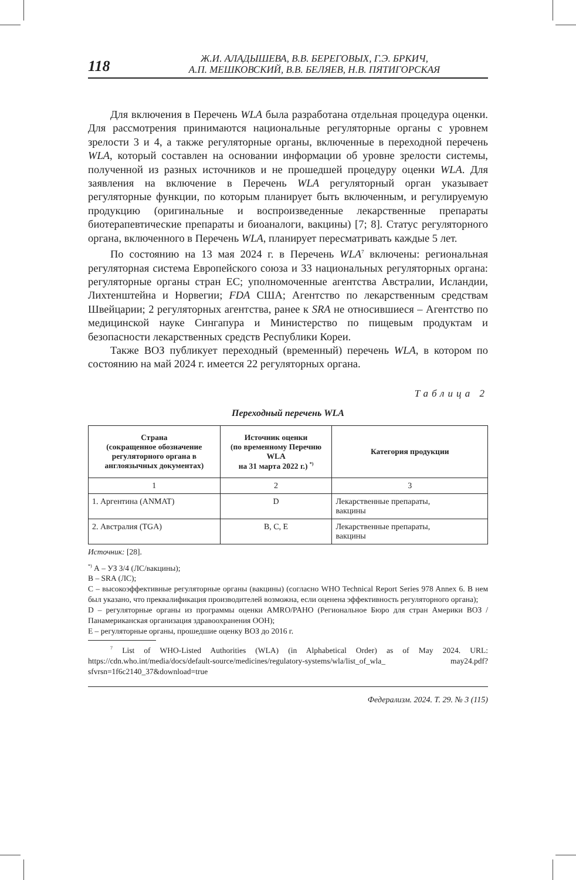118
Ж.И. АЛАДЫШЕВА, В.В. БЕРЕГОВЫХ, Г.Э. БРКИЧ,
А.П. МЕШКОВСКИЙ, В.В. БЕЛЯЕВ, Н.В. ПЯТИГОРСКАЯ
Для включения в Перечень WLA была разработана отдельная процедура оценки. Для рассмотрения принимаются национальные регуляторные органы с уровнем зрелости 3 и 4, а также регуляторные органы, включенные в переходной перечень WLA, который составлен на основании информации об уровне зрелости системы, полученной из разных источников и не прошедшей процедуру оценки WLA. Для заявления на включение в Перечень WLA регуляторный орган указывает регуляторные функции, по которым планирует быть включенным, и регулируемую продукцию (оригинальные и воспроизведенные лекарственные препараты биотерапевтические препараты и биоаналоги, вакцины) [7; 8]. Статус регуляторного органа, включенного в Перечень WLA, планирует пересматривать каждые 5 лет.
По состоянию на 13 мая 2024 г. в Перечень WLA<sup>7</sup> включены: региональная регуляторная система Европейского союза и 33 национальных регуляторных органа: регуляторные органы стран ЕС; уполномоченные агентства Австралии, Исландии, Лихтенштейна и Норвегии; FDA США; Агентство по лекарственным средствам Швейцарии; 2 регуляторных агентства, ранее к SRA не относившиеся – Агентство по медицинской науке Сингапура и Министерство по пищевым продуктам и безопасности лекарственных средств Республики Кореи.
Также ВОЗ публикует переходный (временный) перечень WLA, в котором по состоянию на май 2024 г. имеется 22 регуляторных органа.
Таблица 2
Переходный перечень WLA
| Страна (сокращенное обозначение регуляторного органа в англоязычных документах) | Источник оценки (по временному Перечню WLA на 31 марта 2022 г.) <sup>*)</sup> | Категория продукции |
| --- | --- | --- |
| 1 | 2 | 3 |
| 1. Аргентина (ANMAT) | D | Лекарственные препараты, вакцины |
| 2. Австралия (TGA) | B, C, E | Лекарственные препараты, вакцины |
Источник: [28].
<sup>*)</sup> А – УЗ 3/4 (ЛС/вакцины);
В – SRA (ЛС);
С – высокоэффективные регуляторные органы (вакцины) (согласно WHO Technical Report Series 978 Annex 6. В нем был указано, что преквалификация производителей возможна, если оценена эффективность регуляторного органа);
D – регуляторные органы из программы оценки AMRO/PAHO (Региональное Бюро для стран Америки ВОЗ / Панамериканская организация здравоохранения ООН);
Е – регуляторные органы, прошедшие оценку ВОЗ до 2016 г.
<sup>7</sup> List of WHO-Listed Authorities (WLA) (in Alphabetical Order) as of May 2024. URL: https://cdn.who.int/media/docs/default-source/medicines/regulatory-systems/wla/list_of_wla_ may24.pdf?sfvrsn=1f6c2140_37&download=true
Федерализм. 2024. Т. 29. № 3 (115)